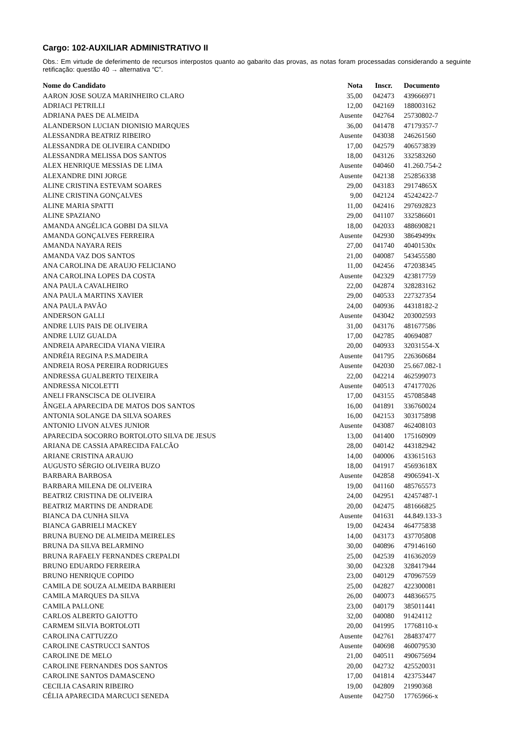Cargo: 102-AUXILIAR ADMINISTRATIVO II
Obs.: Em virtude de deferimento de recursos interpostos quanto ao gabarito das provas, as notas foram processadas considerando a seguinte retificação: questão 40 → alternativa “C”.
| Nome do Candidato | Nota | Inscr. | Documento |
| --- | --- | --- | --- |
| AARON JOSE SOUZA MARINHEIRO CLARO | 35,00 | 042473 | 439666971 |
| ADRIACI PETRILLI | 12,00 | 042169 | 188003162 |
| ADRIANA PAES DE ALMEIDA | Ausente | 042764 | 25730802-7 |
| ALANDERSON LUCIAN DIONISIO MARQUES | 36,00 | 041478 | 47179357-7 |
| ALESSANDRA BEATRIZ RIBEIRO | Ausente | 043038 | 246261560 |
| ALESSANDRA DE OLIVEIRA CANDIDO | 17,00 | 042579 | 406573839 |
| ALESSANDRA MELISSA DOS SANTOS | 18,00 | 043126 | 332583260 |
| ALEX HENRIQUE MESSIAS DE LIMA | Ausente | 040460 | 41.260.754-2 |
| ALEXANDRE DINI JORGE | Ausente | 042138 | 252856338 |
| ALINE CRISTINA ESTEVAM SOARES | 29,00 | 043183 | 29174865X |
| ALINE CRISTINA GONÇALVES | 9,00 | 042124 | 45242422-7 |
| ALINE MARIA SPATTI | 11,00 | 042416 | 297692823 |
| ALINE SPAZIANO | 29,00 | 041107 | 332586601 |
| AMANDA ANGÉLICA GOBBI DA SILVA | 18,00 | 042033 | 488690821 |
| AMANDA GONÇALVES FERREIRA | Ausente | 042930 | 38649499x |
| AMANDA NAYARA REIS | 27,00 | 041740 | 40401530x |
| AMANDA VAZ DOS SANTOS | 21,00 | 040087 | 543455580 |
| ANA CAROLINA DE ARAUJO FELICIANO | 11,00 | 042456 | 472038345 |
| ANA CAROLINA LOPES DA COSTA | Ausente | 042329 | 423817759 |
| ANA PAULA CAVALHEIRO | 22,00 | 042874 | 328283162 |
| ANA PAULA MARTINS XAVIER | 29,00 | 040533 | 227327354 |
| ANA PAULA PAVÃO | 24,00 | 040936 | 44318182-2 |
| ANDERSON GALLI | Ausente | 043042 | 203002593 |
| ANDRE LUIS PAIS DE OLIVEIRA | 31,00 | 043176 | 481677586 |
| ANDRE LUIZ GUALDA | 17,00 | 042785 | 40694087 |
| ANDREIA APARECIDA VIANA VIEIRA | 20,00 | 040933 | 32031554-X |
| ANDRÉIA REGINA P.S.MADEIRA | Ausente | 041795 | 226360684 |
| ANDREIA ROSA PEREIRA RODRIGUES | Ausente | 042030 | 25.667.082-1 |
| ANDRESSA GUALBERTO TEIXEIRA | 22,00 | 042214 | 462599073 |
| ANDRESSA NICOLETTI | Ausente | 040513 | 474177026 |
| ANELI FRANSCISCA DE OLIVEIRA | 17,00 | 043155 | 457085848 |
| ÂNGELA APARECIDA DE MATOS DOS SANTOS | 16,00 | 041891 | 336760024 |
| ANTONIA SOLANGE DA SILVA SOARES | 16,00 | 042153 | 303175898 |
| ANTONIO LIVON ALVES JUNIOR | Ausente | 043087 | 462408103 |
| APARECIDA SOCORRO BORTOLOTO SILVA DE JESUS | 13,00 | 041400 | 175160909 |
| ARIANA DE CASSIA APARECIDA FALCÃO | 28,00 | 040142 | 443182942 |
| ARIANE CRISTINA ARAUJO | 14,00 | 040006 | 433615163 |
| AUGUSTO SÉRGIO OLIVEIRA BUZO | 18,00 | 041917 | 45693618X |
| BARBARA BARBOSA | Ausente | 042858 | 49065941-X |
| BARBARA MILENA DE OLIVEIRA | 19,00 | 041160 | 485765573 |
| BEATRIZ CRISTINA DE OLIVEIRA | 24,00 | 042951 | 42457487-1 |
| BEATRIZ MARTINS DE ANDRADE | 20,00 | 042475 | 481666825 |
| BIANCA DA CUNHA SILVA | Ausente | 041631 | 44.849.133-3 |
| BIANCA GABRIELI MACKEY | 19,00 | 042434 | 464775838 |
| BRUNA BUENO DE ALMEIDA MEIRELES | 14,00 | 043173 | 437705808 |
| BRUNA DA SILVA BELARMINO | 30,00 | 040896 | 479146160 |
| BRUNA RAFAELY FERNANDES CREPALDI | 25,00 | 042539 | 416362059 |
| BRUNO EDUARDO FERREIRA | 30,00 | 042328 | 328417944 |
| BRUNO HENRIQUE COPIDO | 23,00 | 040129 | 470967559 |
| CAMILA DE SOUZA ALMEIDA BARBIERI | 25,00 | 042827 | 422300081 |
| CAMILA MARQUES DA SILVA | 26,00 | 040073 | 448366575 |
| CAMILA PALLONE | 23,00 | 040179 | 385011441 |
| CARLOS ALBERTO GAIOTTO | 32,00 | 040080 | 91424112 |
| CARMEM SILVIA BORTOLOTI | 20,00 | 041995 | 17768110-x |
| CAROLINA CATTUZZO | Ausente | 042761 | 284837477 |
| CAROLINE CASTRUCCI SANTOS | Ausente | 040698 | 460079530 |
| CAROLINE DE MELO | 21,00 | 040511 | 490675694 |
| CAROLINE FERNANDES DOS SANTOS | 20,00 | 042732 | 425520031 |
| CAROLINE SANTOS DAMASCENO | 17,00 | 041814 | 423753447 |
| CECILIA CASARIN RIBEIRO | 19,00 | 042809 | 21990368 |
| CÉLIA APARECIDA MARCUCI SENEDA | Ausente | 042750 | 17765966-x |